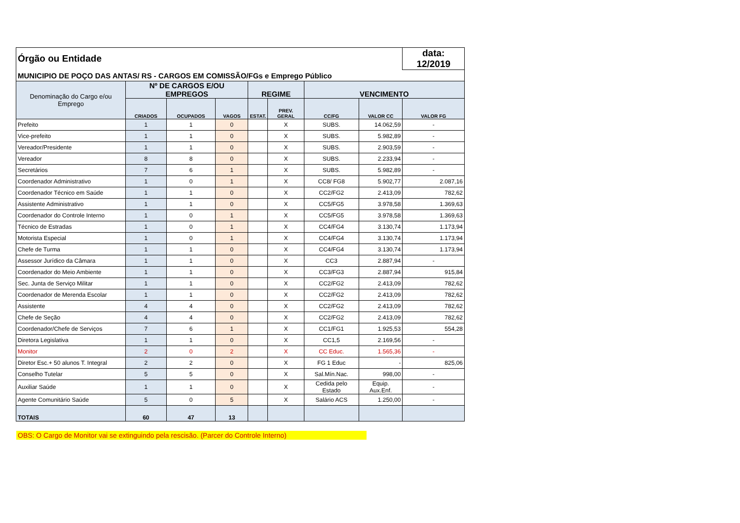| Órgão ou Entidade | | | | | | | | data: 12/2019 |
| MUNICIPIO DE POÇO DAS ANTAS/ RS - CARGOS EM COMISSÃO/FGs e Emprego Público | | | | | | | | |
| Denominação do Cargo e/ou Emprego | Nº DE CARGOS E/OU EMPREGOS | | | REGIME | | VENCIMENTO | | |
| | CRIADOS | OCUPADOS | VAGOS | ESTAT. | PREV. GERAL | CC/FG | VALOR CC | VALOR FG |
| Prefeito | 1 | 1 | 0 | | X | SUBS. | 14.062,59 | - |
| Vice-prefeito | 1 | 1 | 0 | | X | SUBS. | 5.982,89 | - |
| Vereador/Presidente | 1 | 1 | 0 | | X | SUBS. | 2.903,59 | - |
| Vereador | 8 | 8 | 0 | | X | SUBS. | 2.233,94 | - |
| Secretários | 7 | 6 | 1 | | X | SUBS. | 5.982,89 | - |
| Coordenador Administrativo | 1 | 0 | 1 | | X | CC8/ FG8 | 5.902,77 | 2.087,16 |
| Coordenador Técnico em Saúde | 1 | 1 | 0 | | X | CC2/FG2 | 2.413,09 | 782,62 |
| Assistente Administrativo | 1 | 1 | 0 | | X | CC5/FG5 | 3.978,58 | 1.369,63 |
| Coordenador do Controle Interno | 1 | 0 | 1 | | X | CC5/FG5 | 3.978,58 | 1.369,63 |
| Técnico de Estradas | 1 | 0 | 1 | | X | CC4/FG4 | 3.130,74 | 1.173,94 |
| Motorista Especial | 1 | 0 | 1 | | X | CC4/FG4 | 3.130,74 | 1.173,94 |
| Chefe de Turma | 1 | 1 | 0 | | X | CC4/FG4 | 3.130,74 | 1.173,94 |
| Assessor Jurídico da Câmara | 1 | 1 | 0 | | X | CC3 | 2.887,94 | - |
| Coordenador do Meio Ambiente | 1 | 1 | 0 | | X | CC3/FG3 | 2.887,94 | 915,84 |
| Sec. Junta de Serviço Militar | 1 | 1 | 0 | | X | CC2/FG2 | 2.413,09 | 782,62 |
| Coordenador de Merenda Escolar | 1 | 1 | 0 | | X | CC2/FG2 | 2.413,09 | 782,62 |
| Assistente | 4 | 4 | 0 | | X | CC2/FG2 | 2.413,09 | 782,62 |
| Chefe de Seção | 4 | 4 | 0 | | X | CC2/FG2 | 2.413,09 | 782,62 |
| Coordenador/Chefe de Serviços | 7 | 6 | 1 | | X | CC1/FG1 | 1.925,53 | 554,28 |
| Diretora Legislativa | 1 | 1 | 0 | | X | CC1,5 | 2.169,56 | - |
| Monitor | 2 | 0 | 2 | | X | CC Educ. | 1.565,36 | - |
| Diretor Esc.+ 50 alunos T. Integral | 2 | 2 | 0 | | X | FG 1 Educ | - | 825,06 |
| Conselho Tutelar | 5 | 5 | 0 | | X | Sal.Mín.Nac. | 998,00 | - |
| Auxiliar Saúde | 1 | 1 | 0 | | X | Cedida pelo Estado | Equip. Aux.Enf. | - |
| Agente Comunitário Saúde | 5 | 0 | 5 | | X | Salário ACS | 1.250,00 | - |
| TOTAIS | 60 | 47 | 13 | | | | | |
OBS: O Cargo de Monitor vai se extinguindo pela rescisão. (Parcer do Controle Interno)